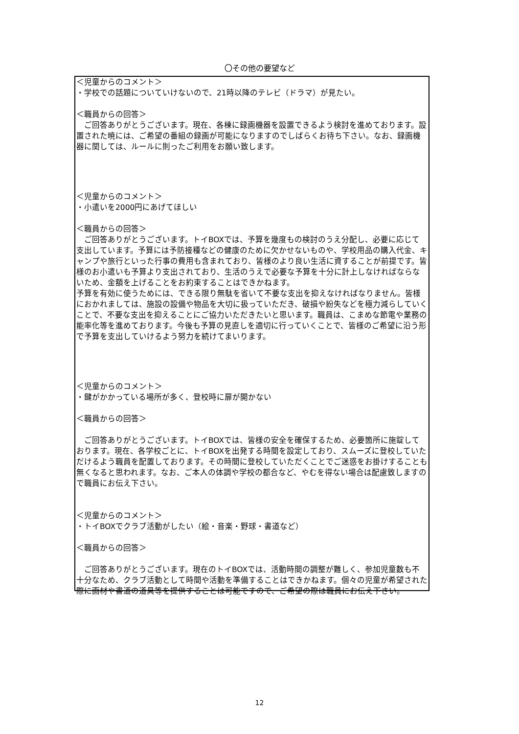〇その他の要望など
＜児童からのコメント＞
・学校での話題についていけないので、21時以降のテレビ（ドラマ）が見たい。
＜職員からの回答＞
　ご回答ありがとうございます。現在、各棟に録画機器を設置できるよう検討を進めております。設置された暁には、ご希望の番組の録画が可能になりますのでしばらくお待ち下さい。なお、録画機器に関しては、ルールに則ったご利用をお願い致します。
＜児童からのコメント＞
・小遣いを2000円にあげてほしい
＜職員からの回答＞
　ご回答ありがとうございます。トイBOXでは、予算を幾度もの検討のうえ分配し、必要に応じて支出しています。予算には予防接種などの健康のために欠かせないものや、学校用品の購入代金、キャンプや旅行といった行事の費用も含まれており、皆様のより良い生活に資することが前提です。皆様のお小遣いも予算より支出されており、生活のうえで必要な予算を十分に計上しなければならないため、金額を上げることをお約束することはできかねます。
予算を有効に使うためには、できる限り無駄を省いて不要な支出を抑えなければなりません。皆様におかれましては、施設の設備や物品を大切に扱っていただき、破損や紛失などを極力減らしていくことで、不要な支出を抑えることにご協力いただきたいと思います。職員は、こまめな節電や業務の能率化等を進めております。今後も予算の見直しを適切に行っていくことで、皆様のご希望に沿う形で予算を支出していけるよう努力を続けてまいります。
＜児童からのコメント＞
・鍵がかかっている場所が多く、登校時に扉が開かない
＜職員からの回答＞
　ご回答ありがとうございます。トイBOXでは、皆様の安全を確保するため、必要箇所に施錠しております。現在、各学校ごとに、トイBOXを出発する時間を設定しており、スムーズに登校していただけるよう職員を配置しております。その時間に登校していただくことでご迷惑をお掛けすることも無くなると思われます。なお、ご本人の体調や学校の都合など、やむを得ない場合は配慮致しますので職員にお伝え下さい。
＜児童からのコメント＞
・トイBOXでクラブ活動がしたい（絵・音楽・野球・書道など）
＜職員からの回答＞
　ご回答ありがとうございます。現在のトイBOXでは、活動時間の調整が難しく、参加児童数も不十分なため、クラブ活動として時間や活動を準備することはできかねます。個々の児童が希望された際に画材や書道の道具等を提供することは可能ですので、ご希望の際は職員にお伝え下さい。
12